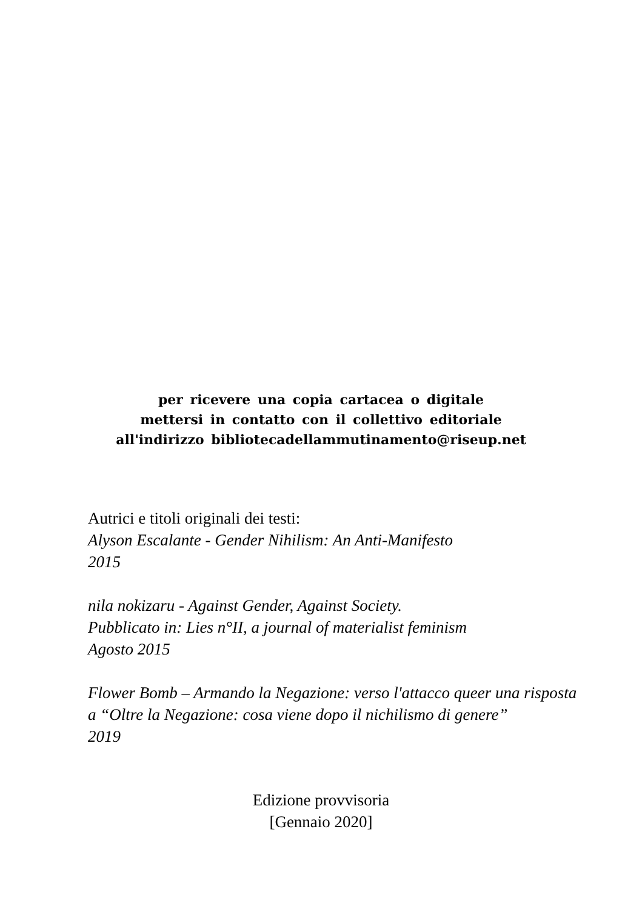per ricevere una copia cartacea o digitale
mettersi in contatto con il collettivo editoriale
all'indirizzo bibliotecadellammutinamento@riseup.net
Autrici e titoli originali dei testi:
Alyson Escalante - Gender Nihilism: An Anti-Manifesto
2015
nila nokizaru - Against Gender, Against Society.
Pubblicato in: Lies n°II, a journal of materialist feminism
Agosto 2015
Flower Bomb – Armando la Negazione: verso l'attacco queer una risposta a “Oltre la Negazione: cosa viene dopo il nichilismo di genere”
2019
Edizione provvisoria
[Gennaio 2020]